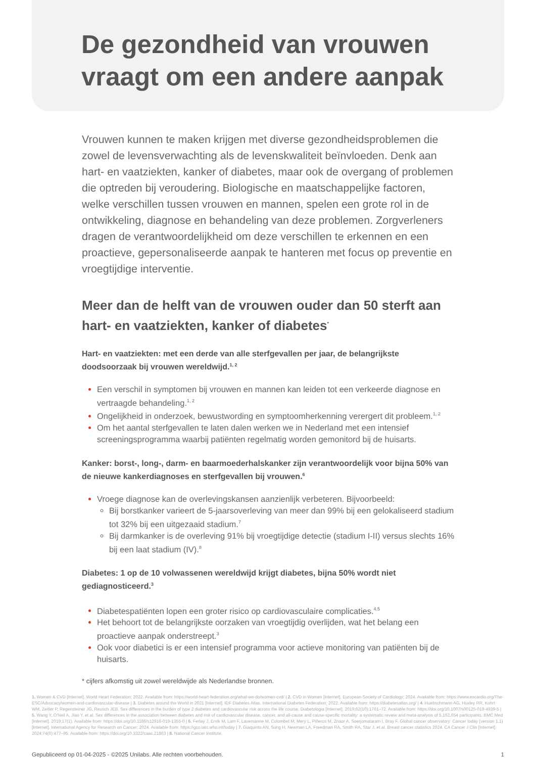De gezondheid van vrouwen
vraagt om een andere aanpak
Vrouwen kunnen te maken krijgen met diverse gezondheidsproblemen die zowel de levensverwachting als de levenskwaliteit beïnvloeden. Denk aan hart- en vaatziekten, kanker of diabetes, maar ook de overgang of problemen die optreden bij veroudering. Biologische en maatschappelijke factoren, welke verschillen tussen vrouwen en mannen, spelen een grote rol in de ontwikkeling, diagnose en behandeling van deze problemen. Zorgverleners dragen de verantwoordelijkheid om deze verschillen te erkennen en een proactieve, gepersonaliseerde aanpak te hanteren met focus op preventie en vroegtijdige interventie.
Meer dan de helft van de vrouwen ouder dan 50 sterft aan hart- en vaatziekten, kanker of diabetes<sup>*</sup>
Hart- en vaatziekten: met een derde van alle sterfgevallen per jaar, de belangrijkste doodsoorzaak bij vrouwen wereldwijd.<sup>1, 2</sup>
Een verschil in symptomen bij vrouwen en mannen kan leiden tot een verkeerde diagnose en vertraagde behandeling.<sup>1, 2</sup>
Ongelijkheid in onderzoek, bewustwording en symptoomherkenning verergert dit probleem.<sup>1, 2</sup>
Om het aantal sterfgevallen te laten dalen werken we in Nederland met een intensief screeningsprogramma waarbij patiënten regelmatig worden gemonitord bij de huisarts.
Kanker: borst-, long-, darm- en baarmoederhalskanker zijn verantwoordelijk voor bijna 50% van de nieuwe kankerdiagnoses en sterfgevallen bij vrouwen.<sup>6</sup>
Vroege diagnose kan de overlevingskansen aanzienlijk verbeteren. Bijvoorbeeld:
Bij borstkanker varieert de 5-jaarsoverleving van meer dan 99% bij een gelokaliseerd stadium tot 32% bij een uitgezaaid stadium.<sup>7</sup>
Bij darmkanker is de overleving 91% bij vroegtijdige detectie (stadium I-II) versus slechts 16% bij een laat stadium (IV).<sup>8</sup>
Diabetes: 1 op de 10 volwassenen wereldwijd krijgt diabetes, bijna 50% wordt niet gediagnosticeerd.<sup>3</sup>
Diabetespatiënten lopen een groter risico op cardiovasculaire complicaties.<sup>4,5</sup>
Het behoort tot de belangrijkste oorzaken van vroegtijdig overlijden, wat het belang een proactieve aanpak onderstreept.<sup>3</sup>
Ook voor diabetici is er een intensief programma voor actieve monitoring van patiënten bij de huisarts.
* cijfers afkomstig uit zowel wereldwijde als Nederlandse bronnen.
1. Women & CVD [Internet]. World Heart Federation; 2022. Available from: https://world-heart-federation.org/what-we-do/women-cvd/ | 2. CVD in Women [Internet]. European Society of Cardiology; 2024. Available from: https://www.escardio.org/The-ESC/Advocacy/women-and-cardiovascular-disease | 3. Diabetes around the World in 2021 [Internet]. IDF Diabetes Atlas. International Diabetes Federation; 2022. Available from: https://diabetesatlas.org/ | 4. Huebschmann AG, Huxley RR, Kohrt WM, Zeitler P, Regensteiner JG, Reusch JEB. Sex differences in the burden of type 2 diabetes and cardiovascular risk across the life course. Diabetologia [Internet]. 2019;62(10):1761–72. Available from: https://doi.org/10.1007/s00125-019-4939-5 | 5. Wang Y, O'Neil A, Jiao Y, et al. Sex differences in the association between diabetes and risk of cardiovascular disease, cancer, and all-cause and cause-specific mortality: a systematic review and meta-analysis of 5,162,654 participants. BMC Med [Internet]. 2019;17(1). Available from: https://doi.org/10.1186/s12916-019-1355-0 | 6. Ferlay J, Ervik M, Lam F, Laversanne M, Colombet M, Mery L, Piñeros M, Znaor A, Soerjomataram I, Bray F. Global cancer observatory: Cancer today (version 1.1) [Internet]. International Agency for Research on Cancer; 2024. Available from: https://gco.iarc.who.int/today | 7. Giaquinto AN, Sung H, Newman LA, Freedman RA, Smith RA, Star J, et al. Breast cancer statistics 2024. CA Cancer J Clin [Internet]. 2024;74(6):477–95. Available from: https://doi.org/10.3322/caac.21863 | 8. National Cancer Institute.
Gepubliceerd op 01-04-2025 - ©2025 Unilabs. Alle rechten voorbehouden. 1